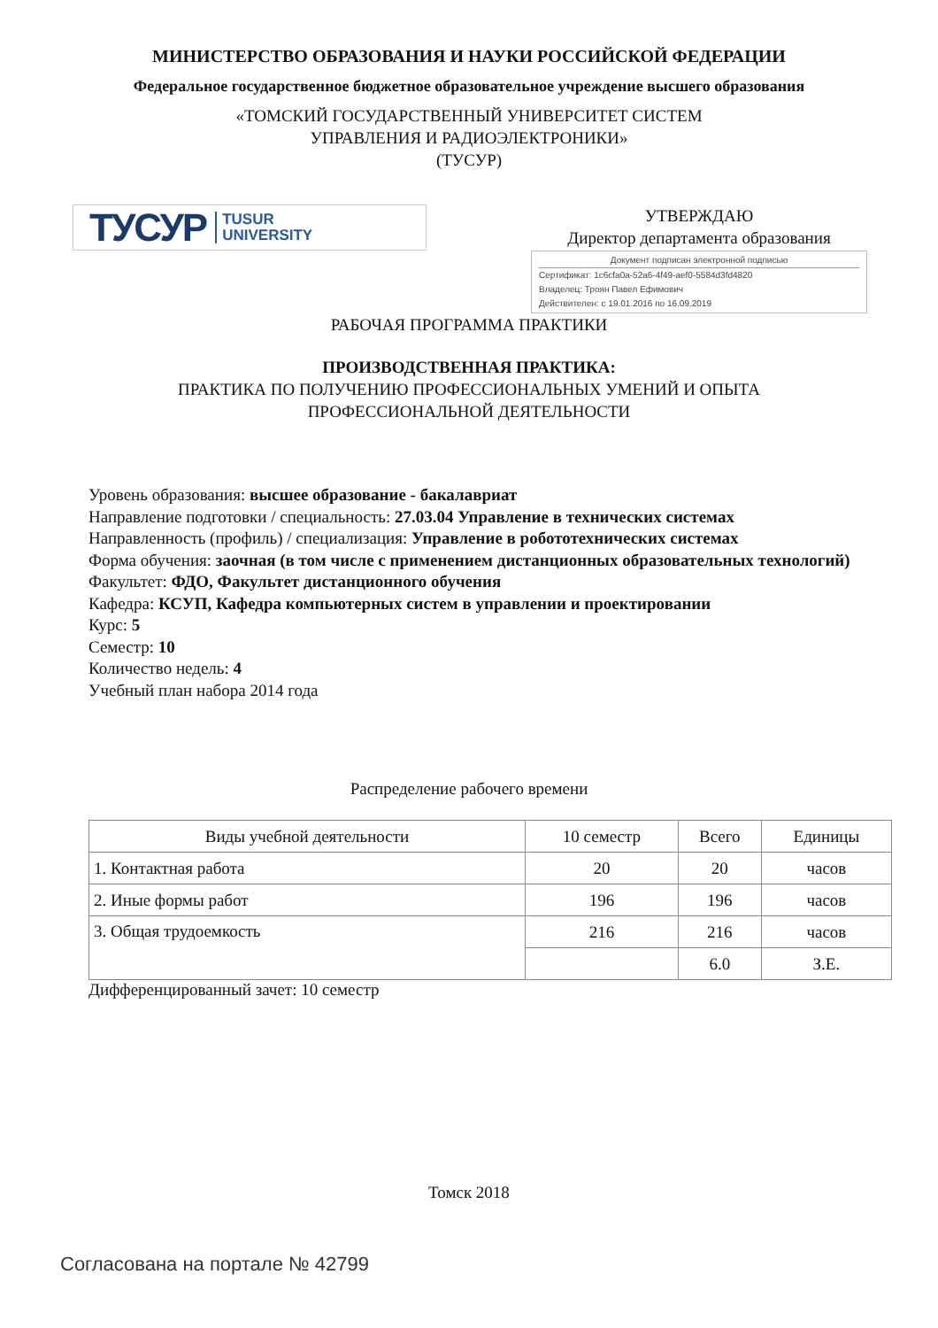МИНИСТЕРСТВО ОБРАЗОВАНИЯ И НАУКИ РОССИЙСКОЙ ФЕДЕРАЦИИ
Федеральное государственное бюджетное образовательное учреждение высшего образования
«ТОМСКИЙ ГОСУДАРСТВЕННЫЙ УНИВЕРСИТЕТ СИСТЕМ
УПРАВЛЕНИЯ И РАДИОЭЛЕКТРОНИКИ»
(ТУСУР)
ТУСУР TUSUR
UNIVERSITY
УТВЕРЖДАЮ
Директор департамента образования
Документ подписан электронной подписью
Сертификат: 1c6cfa0a-52a6-4f49-aef0-5584d3fd4820
Владелец: Троян Павел Ефимович
Действителен: с 19.01.2016 по 16.09.2019
РАБОЧАЯ ПРОГРАММА ПРАКТИКИ
ПРОИЗВОДСТВЕННАЯ ПРАКТИКА:
ПРАКТИКА ПО ПОЛУЧЕНИЮ ПРОФЕССИОНАЛЬНЫХ УМЕНИЙ И ОПЫТА
ПРОФЕССИОНАЛЬНОЙ ДЕЯТЕЛЬНОСТИ
Уровень образования: высшее образование - бакалавриат
Направление подготовки / специальность: 27.03.04 Управление в технических системах
Направленность (профиль) / специализация: Управление в робототехнических системах
Форма обучения: заочная (в том числе с применением дистанционных образовательных технологий)
Факультет: ФДО, Факультет дистанционного обучения
Кафедра: КСУП, Кафедра компьютерных систем в управлении и проектировании
Курс: 5
Семестр: 10
Количество недель: 4
Учебный план набора 2014 года
Распределение рабочего времени
| Виды учебной деятельности | 10 семестр | Всего | Единицы |
| 1. Контактная работа | 20 | 20 | часов |
| 2. Иные формы работ | 196 | 196 | часов |
| 3. Общая трудоемкость | 216 | 216 | часов |
| | | 6.0 | З.Е. |
Дифференцированный зачет: 10 семестр
Томск 2018
Согласована на портале № 42799